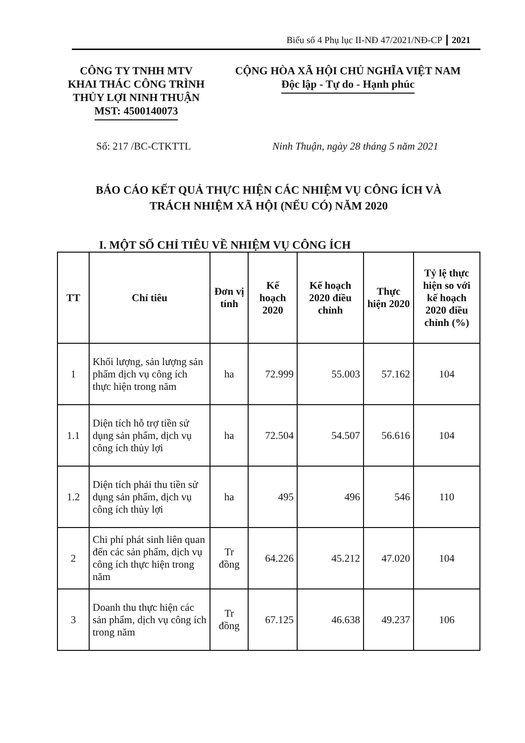Biểu số 4 Phụ lục II-NĐ 47/2021/NĐ-CP 2021
CÔNG TY TNHH MTV
KHAI THÁC CÔNG TRÌNH
THỦY LỢI NINH THUẬN
MST: 4500140073
CỘNG HÒA XÃ HỘI CHỦ NGHĨA VIỆT NAM
Độc lập - Tự do - Hạnh phúc
Số: 217 /BC-CTKTTL Ninh Thuận, ngày 28 tháng 5 năm 2021
BÁO CÁO KẾT QUẢ THỰC HIỆN CÁC NHIỆM VỤ CÔNG ÍCH VÀ
TRÁCH NHIỆM XÃ HỘI (NẾU CÓ) NĂM 2020
I. MỘT SỐ CHỈ TIÊU VỀ NHIỆM VỤ CÔNG ÍCH
| TT | Chỉ tiêu | Đơn vị tính | Kế hoạch 2020 | Kế hoạch 2020 điều chỉnh | Thực hiện 2020 | Tỷ lệ thực hiện so với kế hoạch 2020 điều chỉnh (%) |
| --- | --- | --- | --- | --- | --- | --- |
| 1 | Khối lượng, sản lượng sản phẩm dịch vụ công ích thực hiện trong năm | ha | 72.999 | 55.003 | 57.162 | 104 |
| 1.1 | Diện tích hỗ trợ tiền sử dụng sản phẩm, dịch vụ công ích thủy lợi | ha | 72.504 | 54.507 | 56.616 | 104 |
| 1.2 | Diện tích phải thu tiền sử dụng sản phẩm, dịch vụ công ích thủy lợi | ha | 495 | 496 | 546 | 110 |
| 2 | Chi phí phát sinh liên quan đến các sản phẩm, dịch vụ công ích thực hiện trong năm | Tr đồng | 64.226 | 45.212 | 47.020 | 104 |
| 3 | Doanh thu thực hiện các sản phẩm, dịch vụ công ích trong năm | Tr đồng | 67.125 | 46.638 | 49.237 | 106 |